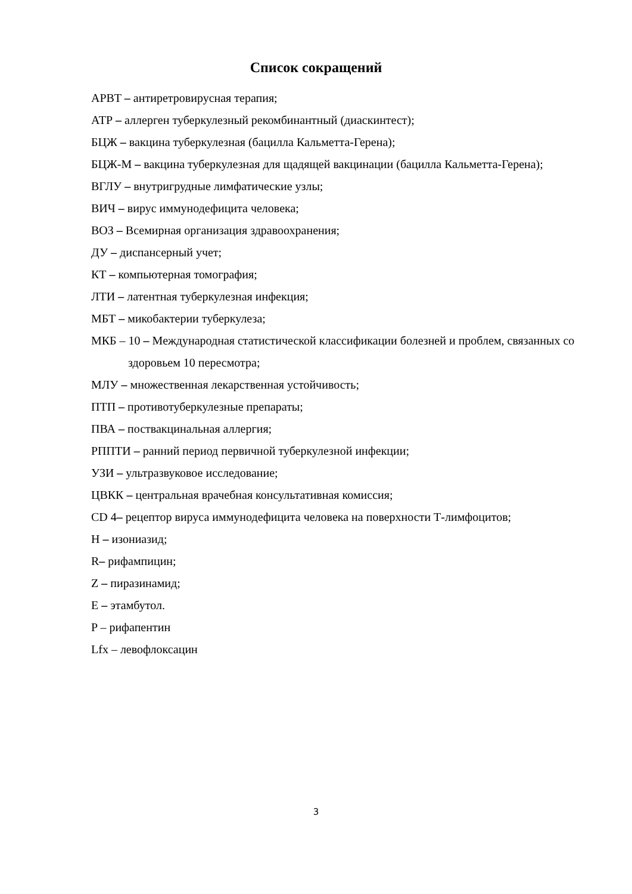Список сокращений
АРВТ – антиретровирусная терапия;
АТР – аллерген туберкулезный рекомбинантный (диаскинтест);
БЦЖ – вакцина туберкулезная (бацилла Кальметта-Герена);
БЦЖ-М – вакцина туберкулезная для щадящей вакцинации (бацилла Кальметта-Герена);
ВГЛУ – внутригрудные лимфатические узлы;
ВИЧ – вирус иммунодефицита человека;
ВОЗ – Всемирная организация здравоохранения;
ДУ – диспансерный учет;
КТ – компьютерная томография;
ЛТИ – латентная туберкулезная инфекция;
МБТ – микобактерии туберкулеза;
МКБ – 10 – Международная статистической классификации болезней и проблем, связанных со здоровьем 10 пересмотра;
МЛУ – множественная лекарственная устойчивость;
ПТП – противотуберкулезные препараты;
ПВА – поствакцинальная аллергия;
РППТИ – ранний период первичной туберкулезной инфекции;
УЗИ – ультразвуковое исследование;
ЦВКК – центральная врачебная консультативная комиссия;
CD 4– рецептор вируса иммунодефицита человека на поверхности Т-лимфоцитов;
H – изониазид;
R– рифампицин;
Z – пиразинамид;
E – этамбутол.
P – рифапентин
Lfx – левофлоксацин
3